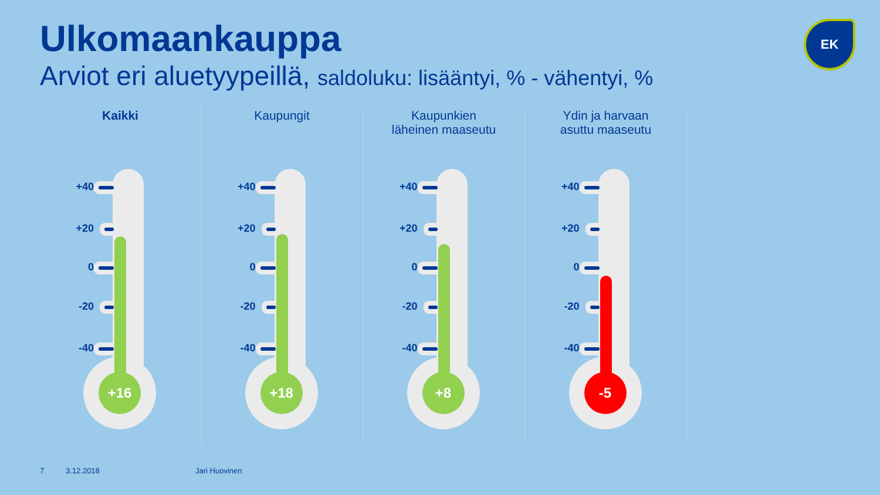Ulkomaankauppa
Arviot eri aluetyypeillä, saldoluku: lisääntyi, % - vähentyi, %
EK
Kaikki
+40
+20
0
-20
-40
+16
Kaupungit
+40
+20
0
-20
-40
+18
Kaupunkien
läheinen maaseutu
+40
+20
0
-20
-40
+8
Ydin ja harvaan
asuttu maaseutu
+40
+20
0
-20
-40
-5
7 3.12.2018 Jari Huovinen